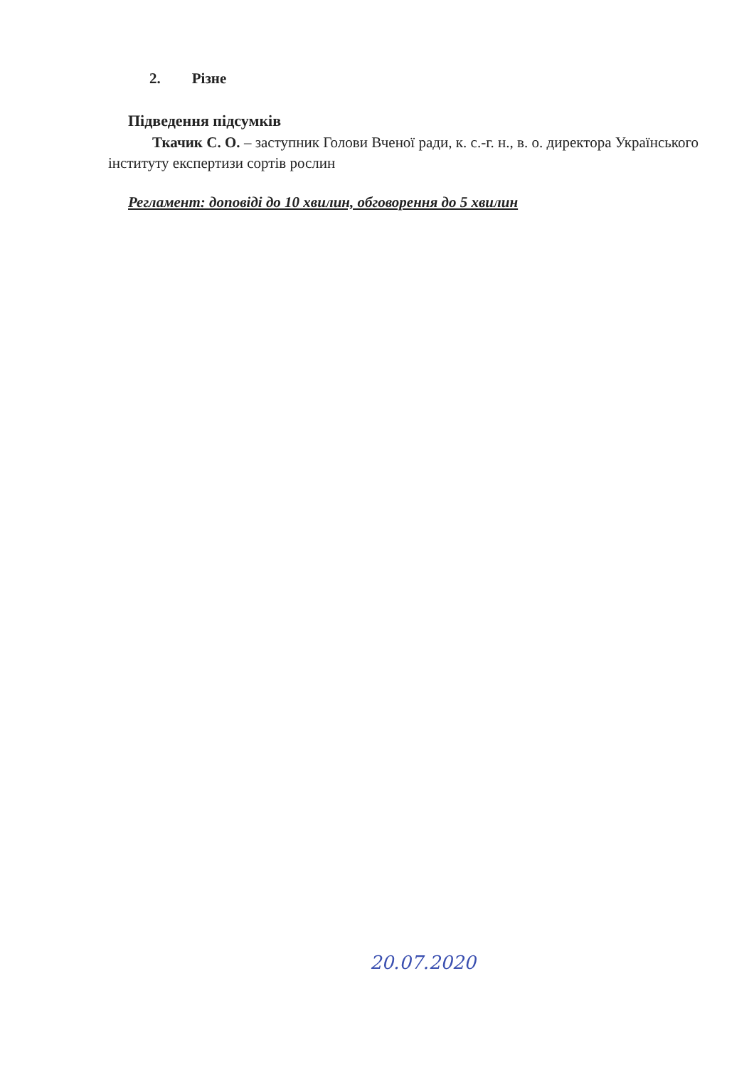2. Різне
Підведення підсумків
Ткачик С. О. – заступник Голови Вченої ради, к. с.-г. н., в. о. директора Українського інституту експертизи сортів рослин
Регламент: доповіді до 10 хвилин, обговорення до 5 хвилин
20.07.2020